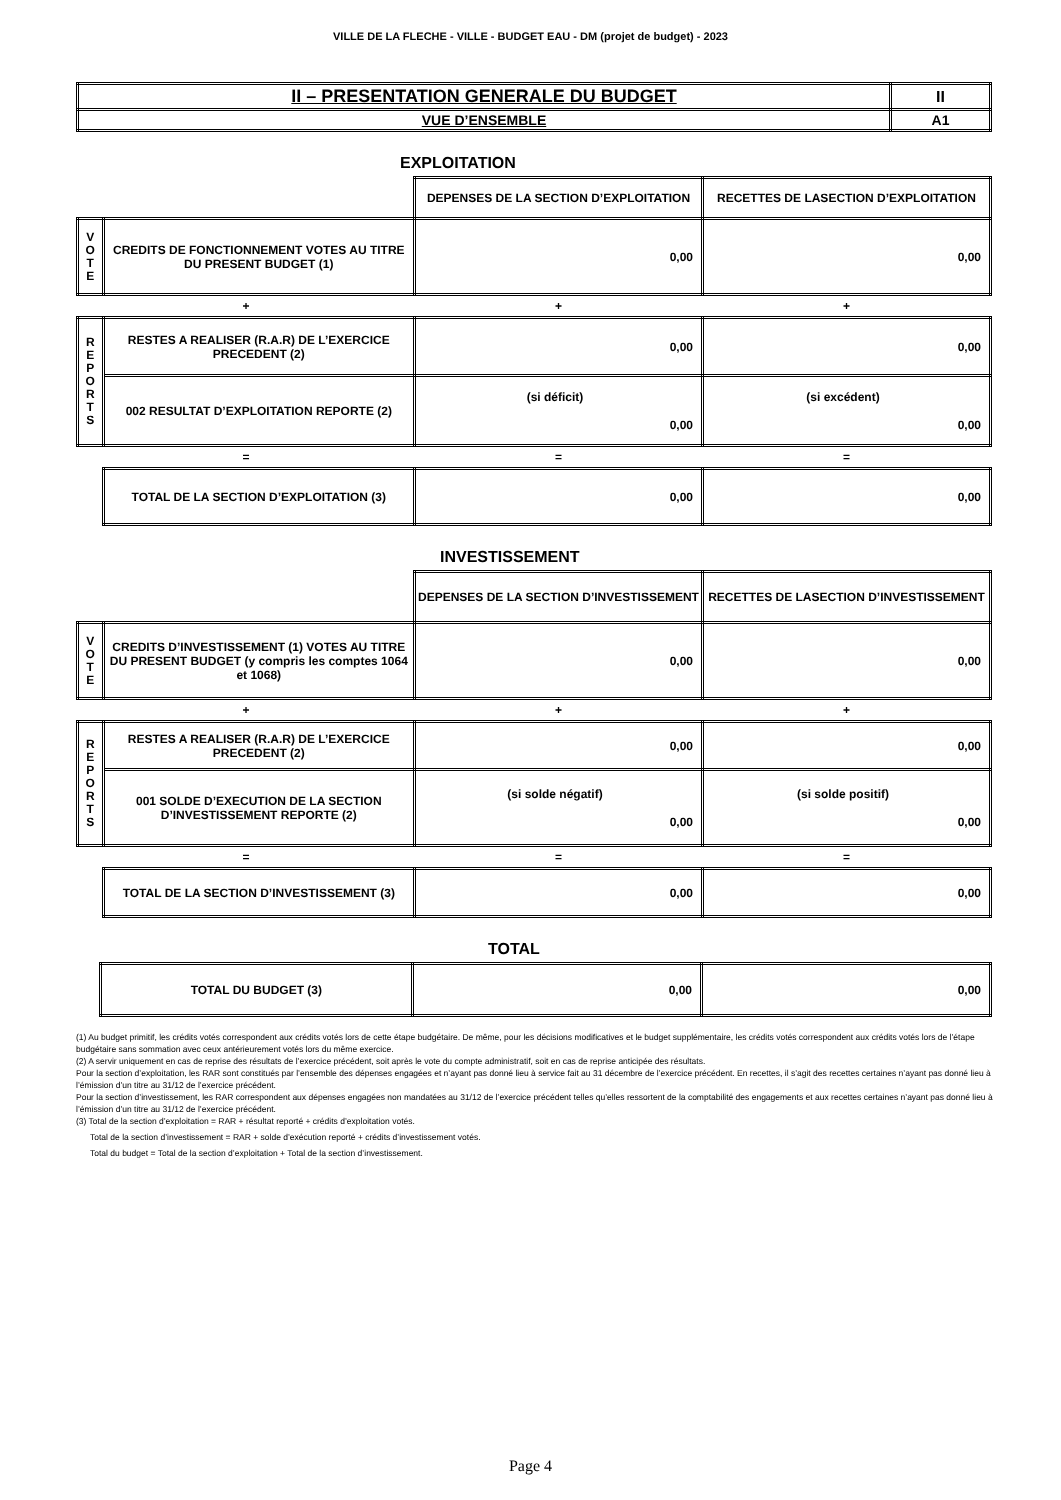VILLE DE LA FLECHE - VILLE - BUDGET EAU - DM (projet de budget) - 2023
| II – PRESENTATION GENERALE DU BUDGET | II |
| VUE D’ENSEMBLE | A1 |
EXPLOITATION
| | | DEPENSES DE LA SECTION D’EXPLOITATION | RECETTES DE LASECTION D’EXPLOITATION |
| V O T E | CREDITS DE FONCTIONNEMENT VOTES AU TITRE DU PRESENT BUDGET (1) | 0,00 | 0,00 |
| + | | + | + |
| R E P O R T S | RESTES A REALISER (R.A.R) DE L’EXERCICE PRECEDENT (2) | 0,00 | 0,00 |
| | 002 RESULTAT D’EXPLOITATION REPORTE (2) | (si déficit) 0,00 | (si excédent) 0,00 |
| = | | = | = |
| | TOTAL DE LA SECTION D’EXPLOITATION (3) | 0,00 | 0,00 |
INVESTISSEMENT
| | | DEPENSES DE LA SECTION D’INVESTISSEMENT | RECETTES DE LASECTION D’INVESTISSEMENT |
| V O T E | CREDITS D’INVESTISSEMENT (1) VOTES AU TITRE DU PRESENT BUDGET (y compris les comptes 1064 et 1068) | 0,00 | 0,00 |
| + | | + | + |
| R E P O R T S | RESTES A REALISER (R.A.R) DE L’EXERCICE PRECEDENT (2) | 0,00 | 0,00 |
| | 001 SOLDE D’EXECUTION DE LA SECTION D’INVESTISSEMENT REPORTE (2) | (si solde négatif) 0,00 | (si solde positif) 0,00 |
| = | | = | = |
| | TOTAL DE LA SECTION D’INVESTISSEMENT (3) | 0,00 | 0,00 |
TOTAL
| | TOTAL DU BUDGET (3) | 0,00 | 0,00 |
(1) Au budget primitif, les crédits votés correspondent aux crédits votés lors de cette étape budgétaire. De même, pour les décisions modificatives et le budget supplémentaire, les crédits votés correspondent aux crédits votés lors de l’étape budgétaire sans sommation avec ceux antérieurement votés lors du même exercice.
(2) A servir uniquement en cas de reprise des résultats de l’exercice précédent, soit après le vote du compte administratif, soit en cas de reprise anticipée des résultats.
Pour la section d’exploitation, les RAR sont constitués par l’ensemble des dépenses engagées et n’ayant pas donné lieu à service fait au 31 décembre de l’exercice précédent. En recettes, il s’agit des recettes certaines n’ayant pas donné lieu à l’émission d’un titre au 31/12 de l’exercice précédent.
Pour la section d’investissement, les RAR correspondent aux dépenses engagées non mandatées au 31/12 de l’exercice précédent telles qu’elles ressortent de la comptabilité des engagements et aux recettes certaines n’ayant pas donné lieu à l’émission d’un titre au 31/12 de l’exercice précédent.
(3) Total de la section d’exploitation = RAR + résultat reporté + crédits d’exploitation votés.
Total de la section d’investissement = RAR + solde d’exécution reporté + crédits d’investissement votés.
Total du budget = Total de la section d’exploitation + Total de la section d’investissement.
Page 4